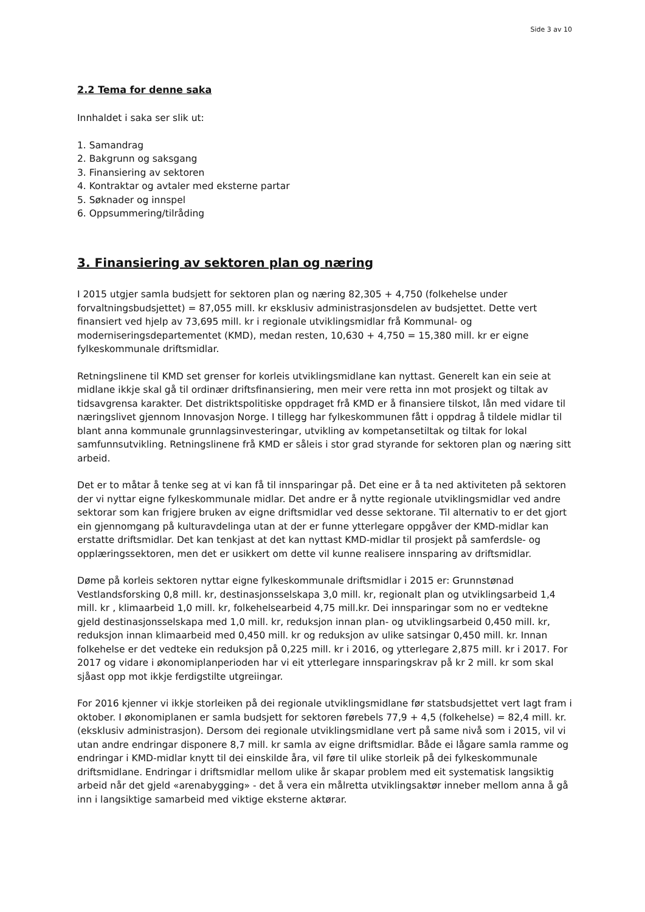Side 3 av 10
2.2 Tema for denne saka
Innhaldet i saka ser slik ut:
1. Samandrag
2. Bakgrunn og saksgang
3. Finansiering av sektoren
4. Kontraktar og avtaler med eksterne partar
5. Søknader og innspel
6. Oppsummering/tilråding
3. Finansiering av sektoren plan og næring
I 2015 utgjer samla budsjett for sektoren plan og næring 82,305 + 4,750 (folkehelse under forvaltningsbudsjettet) = 87,055 mill. kr eksklusiv administrasjonsdelen av budsjettet. Dette vert finansiert ved hjelp av 73,695 mill. kr i regionale utviklingsmidlar frå Kommunal- og moderniseringsdepartementet (KMD), medan resten, 10,630 + 4,750 = 15,380 mill. kr er eigne fylkeskommunale driftsmidlar.
Retningslinene til KMD set grenser for korleis utviklingsmidlane kan nyttast. Generelt kan ein seie at midlane ikkje skal gå til ordinær driftsfinansiering, men meir vere retta inn mot prosjekt og tiltak av tidsavgrensa karakter. Det distriktspolitiske oppdraget frå KMD er å finansiere tilskot, lån med vidare til næringslivet gjennom Innovasjon Norge. I tillegg har fylkeskommunen fått i oppdrag å tildele midlar til blant anna kommunale grunnlagsinvesteringar, utvikling av kompetansetiltak og tiltak for lokal samfunnsutvikling. Retningslinene frå KMD er såleis i stor grad styrande for sektoren plan og næring sitt arbeid.
Det er to måtar å tenke seg at vi kan få til innsparingar på. Det eine er å ta ned aktiviteten på sektoren der vi nyttar eigne fylkeskommunale midlar. Det andre er å nytte regionale utviklingsmidlar ved andre sektorar som kan frigjere bruken av eigne driftsmidlar ved desse sektorane. Til alternativ to er det gjort ein gjennomgang på kulturavdelinga utan at der er funne ytterlegare oppgåver der KMD-midlar kan erstatte driftsmidlar. Det kan tenkjast at det kan nyttast KMD-midlar til prosjekt på samferdsle- og opplæringssektoren, men det er usikkert om dette vil kunne realisere innsparing av driftsmidlar.
Døme på korleis sektoren nyttar eigne fylkeskommunale driftsmidlar i 2015 er: Grunnstønad Vestlandsforsking 0,8 mill. kr, destinasjonsselskapa 3,0 mill. kr, regionalt plan og utviklingsarbeid 1,4 mill. kr , klimaarbeid 1,0 mill. kr, folkehelsearbeid 4,75 mill.kr. Dei innsparingar som no er vedtekne gjeld destinasjonsselskapa med 1,0 mill. kr, reduksjon innan plan- og utviklingsarbeid 0,450 mill. kr, reduksjon innan klimaarbeid med 0,450 mill. kr og reduksjon av ulike satsingar 0,450 mill. kr. Innan folkehelse er det vedteke ein reduksjon på 0,225 mill. kr i 2016, og ytterlegare 2,875 mill. kr i 2017. For 2017 og vidare i økonomiplanperioden har vi eit ytterlegare innsparingskrav på kr 2 mill. kr som skal sjåast opp mot ikkje ferdigstilte utgreiingar.
For 2016 kjenner vi ikkje storleiken på dei regionale utviklingsmidlane før statsbudsjettet vert lagt fram i oktober. I økonomiplanen er samla budsjett for sektoren førebels 77,9 + 4,5 (folkehelse) = 82,4 mill. kr. (eksklusiv administrasjon). Dersom dei regionale utviklingsmidlane vert på same nivå som i 2015, vil vi utan andre endringar disponere 8,7 mill. kr samla av eigne driftsmidlar. Både ei lågare samla ramme og endringar i KMD-midlar knytt til dei einskilde åra, vil føre til ulike storleik på dei fylkeskommunale driftsmidlane. Endringar i driftsmidlar mellom ulike år skapar problem med eit systematisk langsiktig arbeid når det gjeld «arenabygging» - det å vera ein målretta utviklingsaktør inneber mellom anna å gå inn i langsiktige samarbeid med viktige eksterne aktørar.